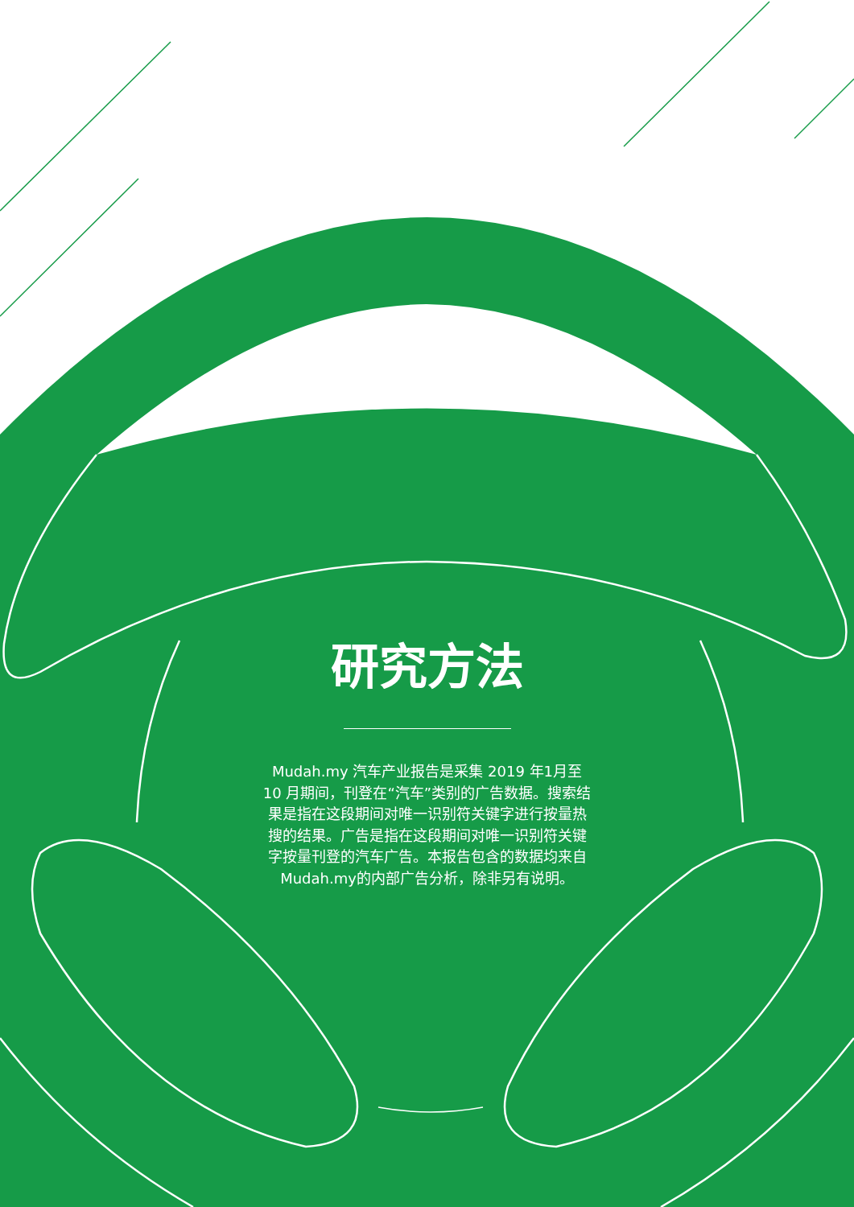研究方法
Mudah.my 汽车产业报告是采集 2019 年1月至 10 月期间，刊登在“汽车”类别的广告数据。搜索结果是指在这段期间对唯一识别符关键字进行按量热搜的结果。广告是指在这段期间对唯一识别符关键字按量刊登的汽车广告。本报告包含的数据均来自Mudah.my的内部广告分析，除非另有说明。